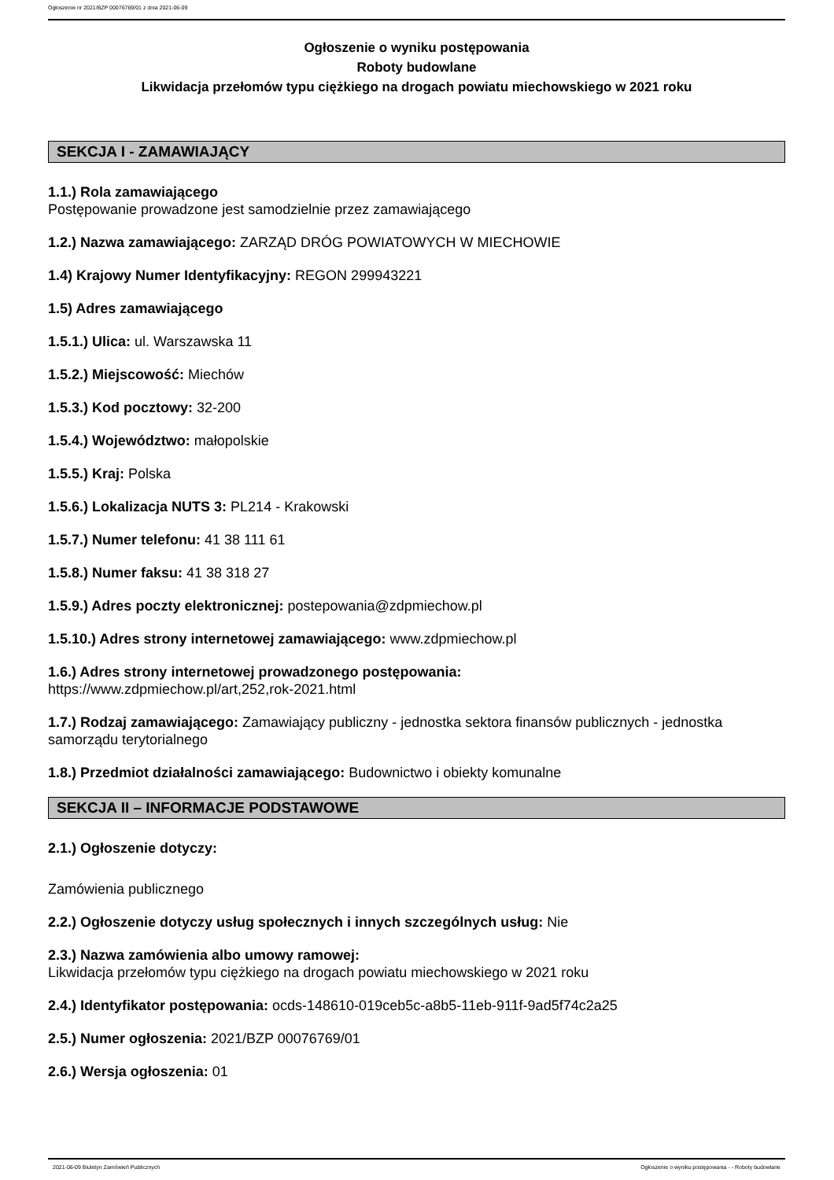Ogłoszenie nr 2021/BZP 00076769/01 z dnia 2021-06-09
Ogłoszenie o wyniku postępowania
Roboty budowlane
Likwidacja przełomów typu ciężkiego na drogach powiatu miechowskiego w 2021 roku
SEKCJA I - ZAMAWIAJĄCY
1.1.) Rola zamawiającego
Postępowanie prowadzone jest samodzielnie przez zamawiającego
1.2.) Nazwa zamawiającego: ZARZĄD DRÓG POWIATOWYCH W MIECHOWIE
1.4) Krajowy Numer Identyfikacyjny: REGON 299943221
1.5) Adres zamawiającego
1.5.1.) Ulica: ul. Warszawska 11
1.5.2.) Miejscowość: Miechów
1.5.3.) Kod pocztowy: 32-200
1.5.4.) Województwo: małopolskie
1.5.5.) Kraj: Polska
1.5.6.) Lokalizacja NUTS 3: PL214 - Krakowski
1.5.7.) Numer telefonu: 41 38 111 61
1.5.8.) Numer faksu: 41 38 318 27
1.5.9.) Adres poczty elektronicznej: postepowania@zdpmiechow.pl
1.5.10.) Adres strony internetowej zamawiającego: www.zdpmiechow.pl
1.6.) Adres strony internetowej prowadzonego postępowania:
https://www.zdpmiechow.pl/art,252,rok-2021.html
1.7.) Rodzaj zamawiającego: Zamawiający publiczny - jednostka sektora finansów publicznych - jednostka samorządu terytorialnego
1.8.) Przedmiot działalności zamawiającego: Budownictwo i obiekty komunalne
SEKCJA II – INFORMACJE PODSTAWOWE
2.1.) Ogłoszenie dotyczy:
Zamówienia publicznego
2.2.) Ogłoszenie dotyczy usług społecznych i innych szczególnych usług: Nie
2.3.) Nazwa zamówienia albo umowy ramowej:
Likwidacja przełomów typu ciężkiego na drogach powiatu miechowskiego w 2021 roku
2.4.) Identyfikator postępowania: ocds-148610-019ceb5c-a8b5-11eb-911f-9ad5f74c2a25
2.5.) Numer ogłoszenia: 2021/BZP 00076769/01
2.6.) Wersja ogłoszenia: 01
2021-06-09 Biuletyn Zamówień Publicznych Ogłoszenie o wyniku postępowania - - Roboty budowlane